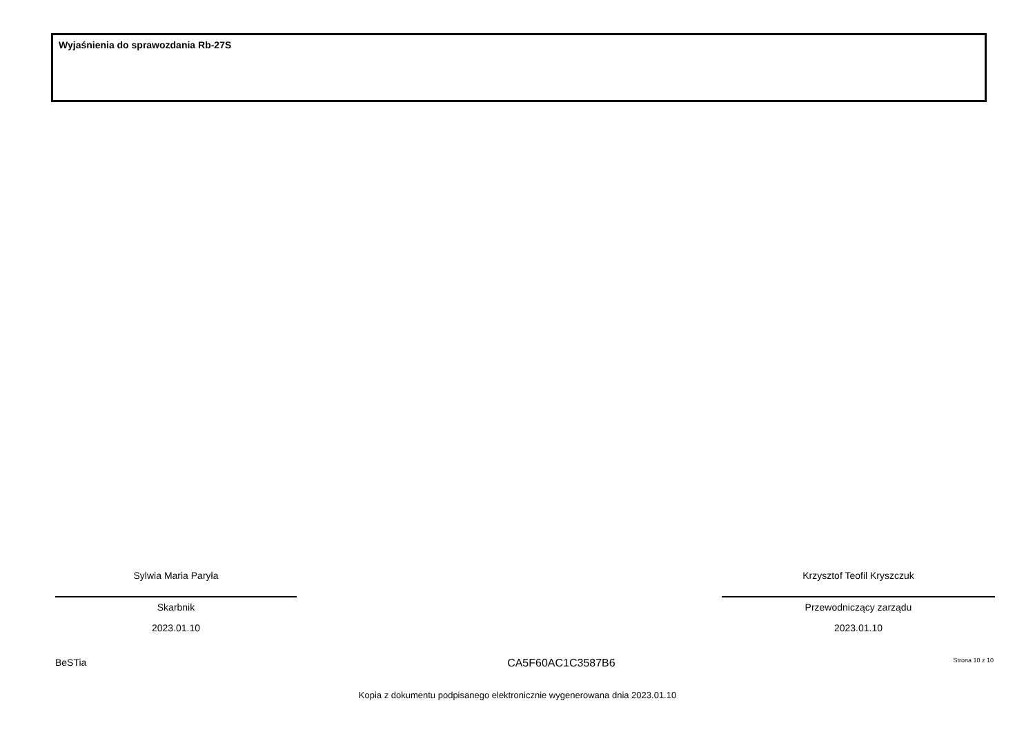Wyjaśnienia do sprawozdania Rb-27S
Sylwia Maria Paryła
Skarbnik
2023.01.10
Krzysztof Teofil Kryszczuk
Przewodniczący zarządu
2023.01.10
BeSTia CA5F60AC1C3587B6 Strona 10 z 10
Kopia z dokumentu podpisanego elektronicznie wygenerowana dnia 2023.01.10